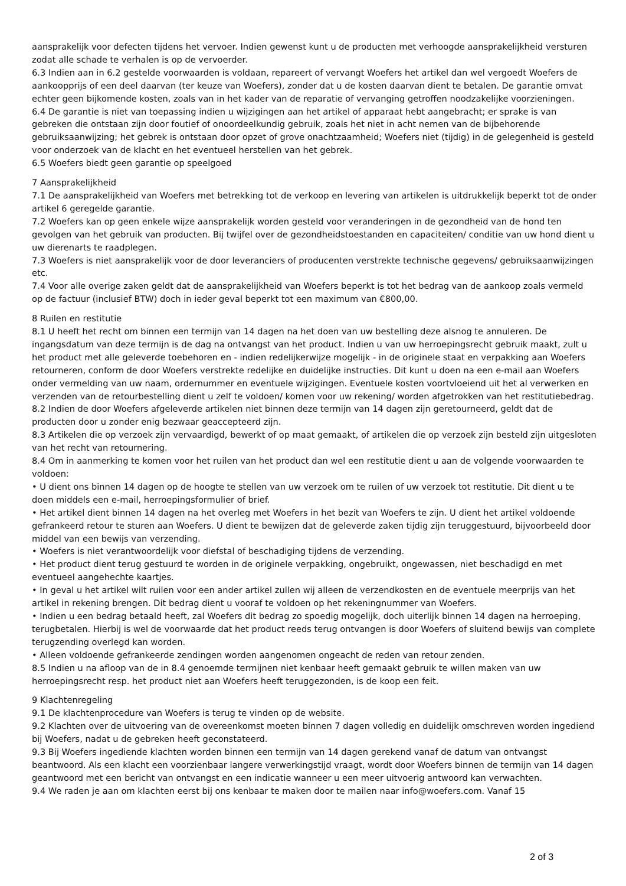aansprakelijk voor defecten tijdens het vervoer. Indien gewenst kunt u de producten met verhoogde aansprakelijkheid versturen zodat alle schade te verhalen is op de vervoerder.
6.3 Indien aan in 6.2 gestelde voorwaarden is voldaan, repareert of vervangt Woefers het artikel dan wel vergoedt Woefers de aankoopprijs of een deel daarvan (ter keuze van Woefers), zonder dat u de kosten daarvan dient te betalen. De garantie omvat echter geen bijkomende kosten, zoals van in het kader van de reparatie of vervanging getroffen noodzakelijke voorzieningen.
6.4 De garantie is niet van toepassing indien u wijzigingen aan het artikel of apparaat hebt aangebracht; er sprake is van gebreken die ontstaan zijn door foutief of onoordeelkundig gebruik, zoals het niet in acht nemen van de bijbehorende gebruiksaanwijzing; het gebrek is ontstaan door opzet of grove onachtzaamheid; Woefers niet (tijdig) in de gelegenheid is gesteld voor onderzoek van de klacht en het eventueel herstellen van het gebrek.
6.5 Woefers biedt geen garantie op speelgoed
7 Aansprakelijkheid
7.1 De aansprakelijkheid van Woefers met betrekking tot de verkoop en levering van artikelen is uitdrukkelijk beperkt tot de onder artikel 6 geregelde garantie.
7.2 Woefers kan op geen enkele wijze aansprakelijk worden gesteld voor veranderingen in de gezondheid van de hond ten gevolgen van het gebruik van producten. Bij twijfel over de gezondheidstoestanden en capaciteiten/ conditie van uw hond dient u uw dierenarts te raadplegen.
7.3 Woefers is niet aansprakelijk voor de door leveranciers of producenten verstrekte technische gegevens/ gebruiksaanwijzingen etc.
7.4 Voor alle overige zaken geldt dat de aansprakelijkheid van Woefers beperkt is tot het bedrag van de aankoop zoals vermeld op de factuur (inclusief BTW) doch in ieder geval beperkt tot een maximum van €800,00.
8 Ruilen en restitutie
8.1 U heeft het recht om binnen een termijn van 14 dagen na het doen van uw bestelling deze alsnog te annuleren. De ingangsdatum van deze termijn is de dag na ontvangst van het product. Indien u van uw herroepingsrecht gebruik maakt, zult u het product met alle geleverde toebehoren en - indien redelijkerwijze mogelijk - in de originele staat en verpakking aan Woefers retourneren, conform de door Woefers verstrekte redelijke en duidelijke instructies. Dit kunt u doen na een e-mail aan Woefers onder vermelding van uw naam, ordernummer en eventuele wijzigingen. Eventuele kosten voortvloeiend uit het al verwerken en verzenden van de retourbestelling dient u zelf te voldoen/ komen voor uw rekening/ worden afgetrokken van het restitutiebedrag.
8.2 Indien de door Woefers afgeleverde artikelen niet binnen deze termijn van 14 dagen zijn geretourneerd, geldt dat de producten door u zonder enig bezwaar geaccepteerd zijn.
8.3 Artikelen die op verzoek zijn vervaardigd, bewerkt of op maat gemaakt, of artikelen die op verzoek zijn besteld zijn uitgesloten van het recht van retournering.
8.4 Om in aanmerking te komen voor het ruilen van het product dan wel een restitutie dient u aan de volgende voorwaarden te voldoen:
• U dient ons binnen 14 dagen op de hoogte te stellen van uw verzoek om te ruilen of uw verzoek tot restitutie. Dit dient u te doen middels een e-mail, herroepingsformulier of brief.
• Het artikel dient binnen 14 dagen na het overleg met Woefers in het bezit van Woefers te zijn. U dient het artikel voldoende gefrankeerd retour te sturen aan Woefers. U dient te bewijzen dat de geleverde zaken tijdig zijn teruggestuurd, bijvoorbeeld door middel van een bewijs van verzending.
• Woefers is niet verantwoordelijk voor diefstal of beschadiging tijdens de verzending.
• Het product dient terug gestuurd te worden in de originele verpakking, ongebruikt, ongewassen, niet beschadigd en met eventueel aangehechte kaartjes.
• In geval u het artikel wilt ruilen voor een ander artikel zullen wij alleen de verzendkosten en de eventuele meerprijs van het artikel in rekening brengen. Dit bedrag dient u vooraf te voldoen op het rekeningnummer van Woefers.
• Indien u een bedrag betaald heeft, zal Woefers dit bedrag zo spoedig mogelijk, doch uiterlijk binnen 14 dagen na herroeping, terugbetalen. Hierbij is wel de voorwaarde dat het product reeds terug ontvangen is door Woefers of sluitend bewijs van complete terugzending overlegd kan worden.
• Alleen voldoende gefrankeerde zendingen worden aangenomen ongeacht de reden van retour zenden.
8.5 Indien u na afloop van de in 8.4 genoemde termijnen niet kenbaar heeft gemaakt gebruik te willen maken van uw herroepingsrecht resp. het product niet aan Woefers heeft teruggezonden, is de koop een feit.
9 Klachtenregeling
9.1 De klachtenprocedure van Woefers is terug te vinden op de website.
9.2 Klachten over de uitvoering van de overeenkomst moeten binnen 7 dagen volledig en duidelijk omschreven worden ingediend bij Woefers, nadat u de gebreken heeft geconstateerd.
9.3 Bij Woefers ingediende klachten worden binnen een termijn van 14 dagen gerekend vanaf de datum van ontvangst beantwoord. Als een klacht een voorzienbaar langere verwerkingstijd vraagt, wordt door Woefers binnen de termijn van 14 dagen geantwoord met een bericht van ontvangst en een indicatie wanneer u een meer uitvoerig antwoord kan verwachten.
9.4 We raden je aan om klachten eerst bij ons kenbaar te maken door te mailen naar info@woefers.com. Vanaf 15
2 of 3